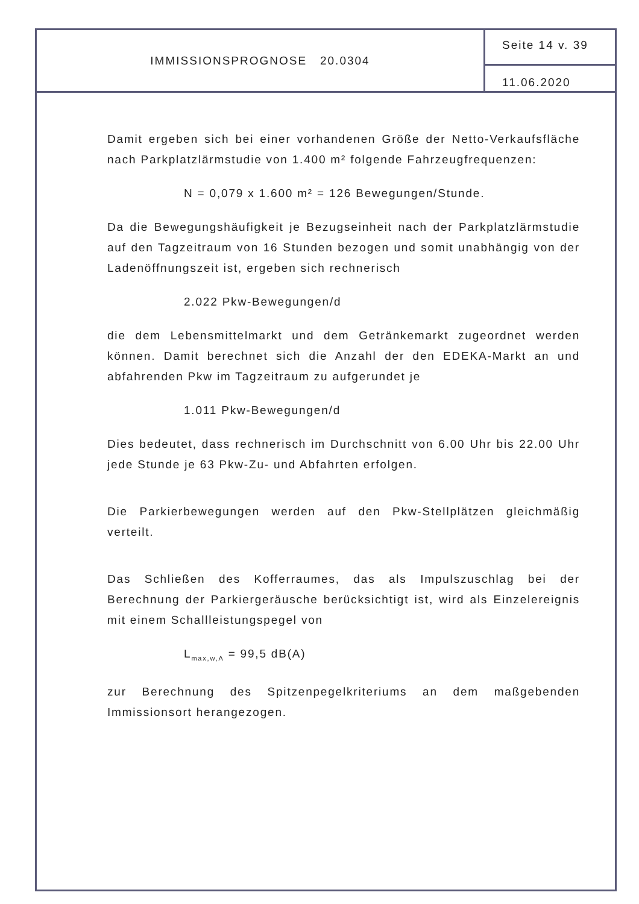IMMISSIONSPROGNOSE 20.0304
Seite 14 v. 39
11.06.2020
Damit ergeben sich bei einer vorhandenen Größe der Netto-Verkaufsfläche nach Parkplatzlärmstudie von 1.400 m² folgende Fahrzeugfrequenzen:
N = 0,079 x 1.600 m² = 126 Bewegungen/Stunde.
Da die Bewegungshäufigkeit je Bezugseinheit nach der Parkplatzlärmstudie auf den Tagzeitraum von 16 Stunden bezogen und somit unabhängig von der Ladenöffnungszeit ist, ergeben sich rechnerisch
2.022 Pkw-Bewegungen/d
die dem Lebensmittelmarkt und dem Getränkemarkt zugeordnet werden können. Damit berechnet sich die Anzahl der den EDEKA-Markt an und abfahrenden Pkw im Tagzeitraum zu aufgerundet je
1.011 Pkw-Bewegungen/d
Dies bedeutet, dass rechnerisch im Durchschnitt von 6.00 Uhr bis 22.00 Uhr jede Stunde je 63 Pkw-Zu- und Abfahrten erfolgen.
Die Parkierbewegungen werden auf den Pkw-Stellplätzen gleichmäßig verteilt.
Das Schließen des Kofferraumes, das als Impulszuschlag bei der Berechnung der Parkiergeräusche berücksichtigt ist, wird als Einzelereignis mit einem Schallleistungspegel von
L<sub>max,w,A</sub> = 99,5 dB(A)
zur Berechnung des Spitzenpegelkriteriums an dem maßgebenden Immissionsort herangezogen.